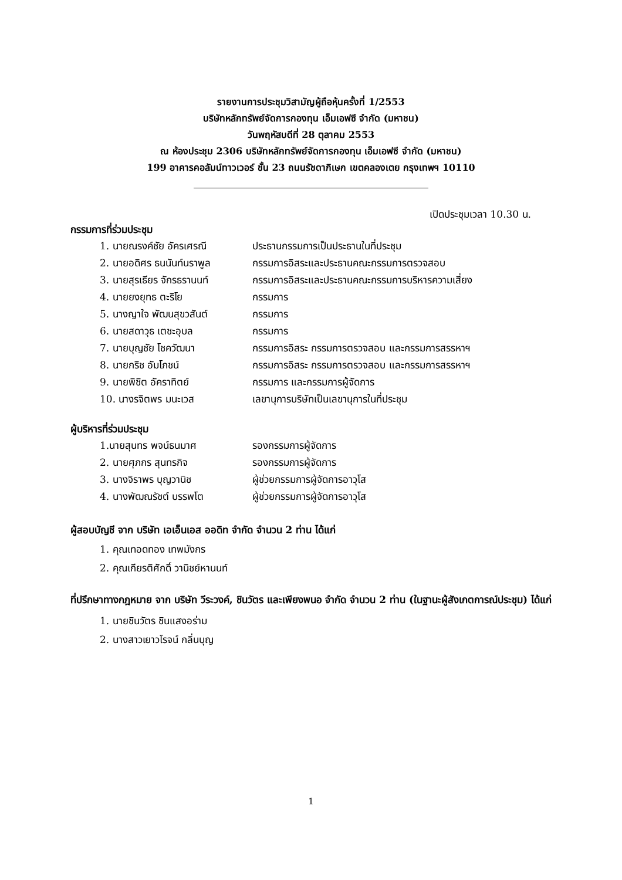รายงานการประชุมวิสามัญผู้ถือหุ้นครั้งที่ 1/2553
บริษัทหลักทรัพย์จัดการกองทุน เอ็มเอฟซี จำกัด (มหาชน)
วันพฤหัสบดีที่ 28 ตุลาคม 2553
ณ ห้องประชุม 2306 บริษัทหลักทรัพย์จัดการกองทุน เอ็มเอฟซี จำกัด (มหาชน)
199 อาคารคอลัมน์ทาวเวอร์ ชั้น 23 ถนนรัชดาภิเษก เขตคลองเตย กรุงเทพฯ 10110
เปิดประชุมเวลา 10.30 น.
กรรมการที่ร่วมประชุม
| 1. นายณรงค์ชัย อัครเศรณี | ประธานกรรมการเป็นประธานในที่ประชุม |
| 2. นายอดิศร ธนนันท์นราพูล | กรรมการอิสระและประธานคณะกรรมการตรวจสอบ |
| 3. นายสุรเธียร จักรธรานนท์ | กรรมการอิสระและประธานคณะกรรมการบริหารความเสี่ยง |
| 4. นายยงยุทธ ตะริโย | กรรมการ |
| 5. นางญาใจ พัฒนสุขวสันต์ | กรรมการ |
| 6. นายสดาวุธ เตชะอุบล | กรรมการ |
| 7. นายบุญชัย โชควัฒนา | กรรมการอิสระ กรรมการตรวจสอบ และกรรมการสรรหาฯ |
| 8. นายกริช อัมโภชน์ | กรรมการอิสระ กรรมการตรวจสอบ และกรรมการสรรหาฯ |
| 9. นายพิชิต อัคราทิตย์ | กรรมการ และกรรมการผู้จัดการ |
| 10. นางรจิตพร มนะเวส | เลขานุการบริษัทเป็นเลขานุการในที่ประชุม |
ผู้บริหารที่ร่วมประชุม
| 1.นายสุนทร พจน์ธนมาศ | รองกรรมการผู้จัดการ |
| 2. นายศุภกร สุนทรกิจ | รองกรรมการผู้จัดการ |
| 3. นางจิราพร บุญวานิช | ผู้ช่วยกรรมการผู้จัดการอาวุโส |
| 4. นางพัฒณรัชต์ บรรพโต | ผู้ช่วยกรรมการผู้จัดการอาวุโส |
ผู้สอบบัญชี จาก บริษัท เอเอ็นเอส ออดิท จำกัด จำนวน 2 ท่าน ได้แก่
1. คุณเทอดทอง เทพมังกร
2. คุณเกียรติศักดิ์ วานิชย์หานนท์
ที่ปรึกษาทางกฎหมาย จาก บริษัท วีระวงค์, ชินวัตร และเพียงพนอ จำกัด จำนวน 2 ท่าน (ในฐานะผู้สังเกตการณ์ประชุม) ได้แก่
1. นายชินวัตร ชินแสงอร่าม
2. นางสาวเยาวโรจน์ กลิ่นบุญ
1